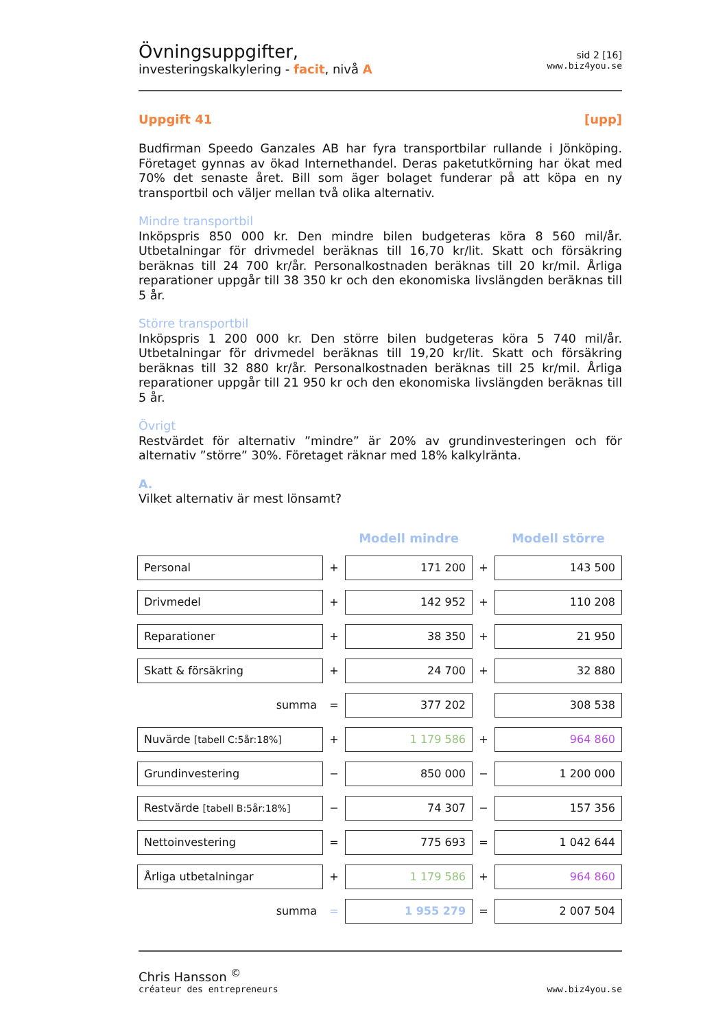Övningsuppgifter,
investeringskalkylering - facit, nivå A
sid 2 [16]
www.biz4you.se
Uppgift 41 [upp]
Budfirman Speedo Ganzales AB har fyra transportbilar rullande i Jönköping. Företaget gynnas av ökad Internethandel. Deras paketutkörning har ökat med 70% det senaste året. Bill som äger bolaget funderar på att köpa en ny transportbil och väljer mellan två olika alternativ.
Mindre transportbil
Inköpspris 850 000 kr. Den mindre bilen budgeteras köra 8 560 mil/år. Utbetalningar för drivmedel beräknas till 16,70 kr/lit. Skatt och försäkring beräknas till 24 700 kr/år. Personalkostnaden beräknas till 20 kr/mil. Årliga reparationer uppgår till 38 350 kr och den ekonomiska livslängden beräknas till 5 år.
Större transportbil
Inköpspris 1 200 000 kr. Den större bilen budgeteras köra 5 740 mil/år. Utbetalningar för drivmedel beräknas till 19,20 kr/lit. Skatt och försäkring beräknas till 32 880 kr/år. Personalkostnaden beräknas till 25 kr/mil. Årliga reparationer uppgår till 21 950 kr och den ekonomiska livslängden beräknas till 5 år.
Övrigt
Restvärdet för alternativ ”mindre” är 20% av grundinvesteringen och för alternativ ”större” 30%. Företaget räknar med 18% kalkylränta.
A.
Vilket alternativ är mest lönsamt?
| | | Modell mindre | | Modell större |
| --- | --- | --- | --- | --- |
| Personal | + | 171 200 | + | 143 500 |
| Drivmedel | + | 142 952 | + | 110 208 |
| Reparationer | + | 38 350 | + | 21 950 |
| Skatt & försäkring | + | 24 700 | + | 32 880 |
| summa | = | 377 202 | | 308 538 |
| Nuvärde [tabell C:5år:18%] | + | 1 179 586 | + | 964 860 |
| Grundinvestering | − | 850 000 | − | 1 200 000 |
| Restvärde [tabell B:5år:18%] | − | 74 307 | − | 157 356 |
| Nettoinvestering | = | 775 693 | = | 1 042 644 |
| Årliga utbetalningar | + | 1 179 586 | + | 964 860 |
| summa | = | 1 955 279 | = | 2 007 504 |
Chris Hansson <sup>©</sup>
créateur des entrepreneurs
www.biz4you.se